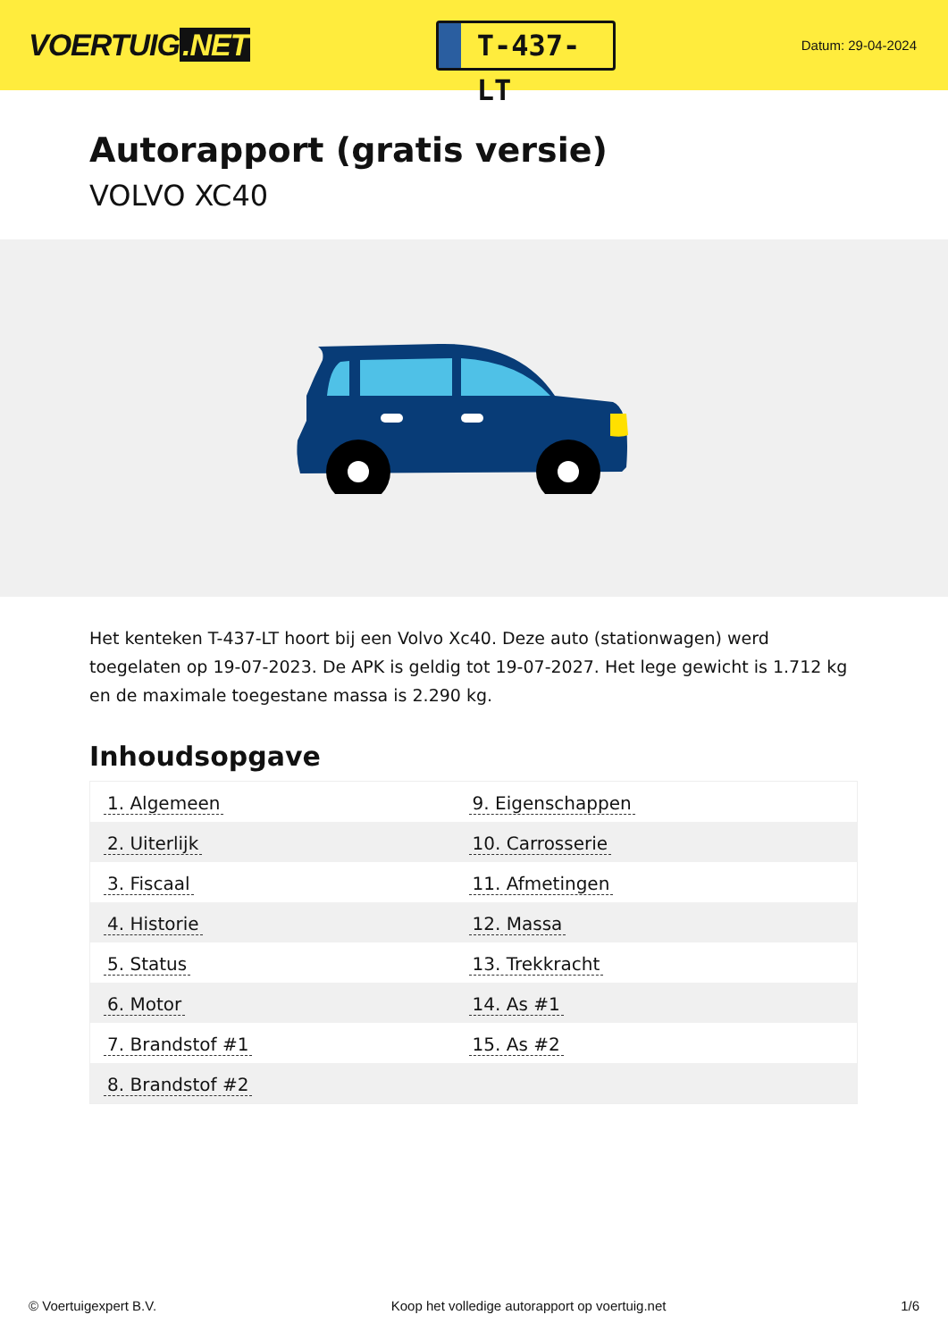VOERTUIG.NET
T-437-LT
Datum: 29-04-2024
Autorapport (gratis versie)
VOLVO XC40
Het kenteken T-437-LT hoort bij een Volvo Xc40. Deze auto (stationwagen) werd toegelaten op 19-07-2023. De APK is geldig tot 19-07-2027. Het lege gewicht is 1.712 kg en de maximale toegestane massa is 2.290 kg.
Inhoudsopgave
| 1. Algemeen | 9. Eigenschappen |
| 2. Uiterlijk | 10. Carrosserie |
| 3. Fiscaal | 11. Afmetingen |
| 4. Historie | 12. Massa |
| 5. Status | 13. Trekkracht |
| 6. Motor | 14. As #1 |
| 7. Brandstof #1 | 15. As #2 |
| 8. Brandstof #2 | |
© Voertuigexpert B.V. Koop het volledige autorapport op voertuig.net
1/6